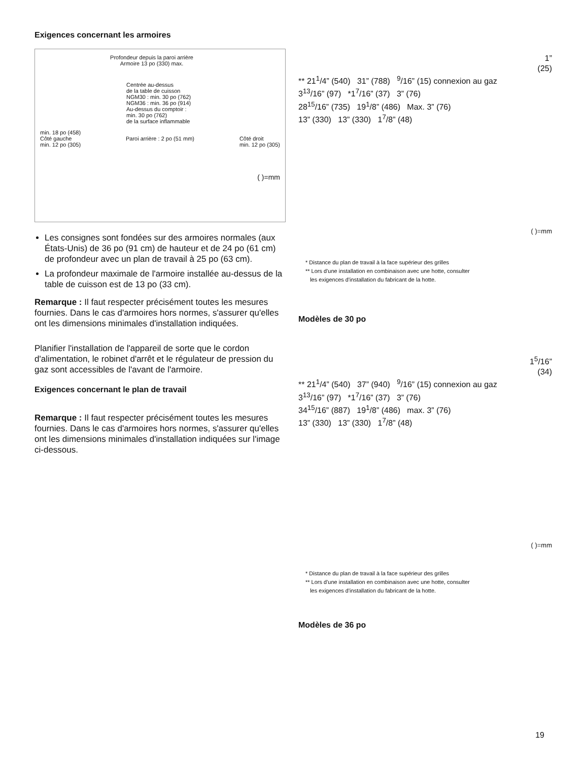Exigences concernant les armoires
Profondeur depuis la paroi arrière Armoire 13 po (330) max.
Centrée au-dessus
de la table de cuisson
NGM30 : min. 30 po (762)
NGM36 : min. 36 po (914)
Au-dessus du comptoir :
min. 30 po (762)
de la surface inflammable
min. 18 po (458)
Côté gauche
min. 12 po (305) Paroi arrière : 2 po (51 mm) Côté droit
min. 12 po (305)
( )=mm
Les consignes sont fondées sur des armoires normales (aux États-Unis) de 36 po (91 cm) de hauteur et de 24 po (61 cm) de profondeur avec un plan de travail à 25 po (63 cm).
La profondeur maximale de l'armoire installée au-dessus de la table de cuisson est de 13 po (33 cm).
Remarque : Il faut respecter précisément toutes les mesures fournies. Dans le cas d'armoires hors normes, s'assurer qu'elles ont les dimensions minimales d'installation indiquées.
Planifier l'installation de l'appareil de sorte que le cordon d'alimentation, le robinet d'arrêt et le régulateur de pression du gaz sont accessibles de l'avant de l'armoire.
Exigences concernant le plan de travail
Remarque : Il faut respecter précisément toutes les mesures fournies. Dans le cas d'armoires hors normes, s'assurer qu'elles ont les dimensions minimales d'installation indiquées sur l'image ci-dessous.
1”
(25)
** 21<sup>1</sup>/4” (540) 31” (788) <sup>9</sup>/16” (15) connexion au gaz
3<sup>13</sup>/16” (97) *1<sup>7</sup>/16” (37) 3” (76)
28<sup>15</sup>/16” (735) 19<sup>1</sup>/8” (486) Max. 3” (76)
13” (330) 13” (330) 1<sup>7</sup>/8” (48)
( )=mm
* Distance du plan de travail à la face supérieur des grilles
** Lors d'une installation en combinaison avec une hotte, consulter
les exigences d'installation du fabricant de la hotte.
Modèles de 30 po
1<sup>5</sup>/16”
(34)
** 21<sup>1</sup>/4” (540) 37” (940) <sup>9</sup>/16” (15) connexion au gaz
3<sup>13</sup>/16” (97) *1<sup>7</sup>/16” (37) 3” (76)
34<sup>15</sup>/16” (887) 19<sup>1</sup>/8” (486) max. 3” (76)
13” (330) 13” (330) 1<sup>7</sup>/8” (48)
( )=mm
* Distance du plan de travail à la face supérieur des grilles
** Lors d'une installation en combinaison avec une hotte, consulter
les exigences d'installation du fabricant de la hotte.
Modèles de 36 po
19